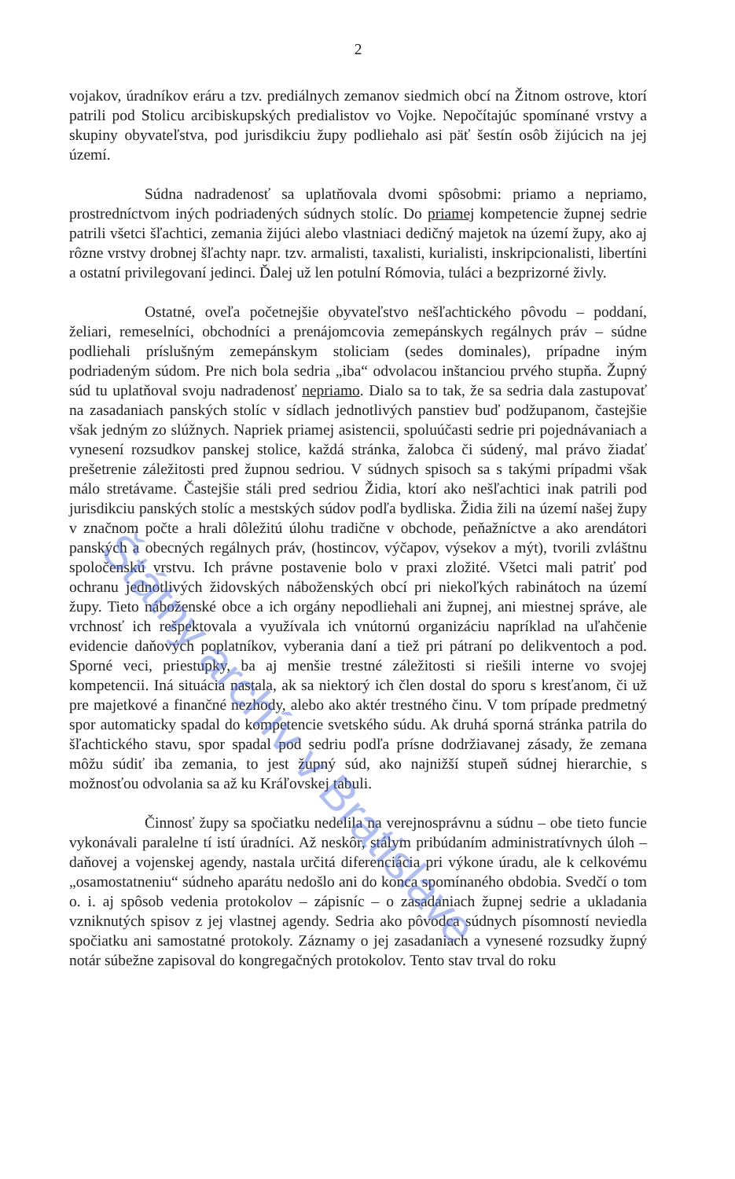2
vojakov, úradníkov eráru a tzv. prediálnych zemanov siedmich obcí na Žitnom ostrove, ktorí patrili pod Stolicu arcibiskupských predialistov vo Vojke. Nepočítajúc spomínané vrstvy a skupiny obyvateľstva, pod jurisdikciu župy podliehalo asi päť šestín osôb žijúcich na jej území.
Súdna nadradenosť sa uplatňovala dvomi spôsobmi: priamo a nepriamo, prostredníctvom iných podriadených súdnych stolíc. Do priamej kompetencie župnej sedrie patrili všetci šľachtici, zemania žijúci alebo vlastniaci dedičný majetok na území župy, ako aj rôzne vrstvy drobnej šľachty napr. tzv. armalisti, taxalisti, kurialisti, inskripcionalisti, libertíni a ostatní privilegovaní jedinci. Ďalej už len potulní Rómovia, tuláci a bezprizorné živly.
Ostatné, oveľa početnejšie obyvateľstvo nešľachtického pôvodu – poddaní, želiari, remeselníci, obchodníci a prenájomcovia zemepánskych regálnych práv – súdne podliehali príslušným zemepánskym stoliciam (sedes dominales), prípadne iným podriadeným súdom. Pre nich bola sedria „iba“ odvolacou inštanciou prvého stupňa. Župný súd tu uplatňoval svoju nadradenosť nepriamo. Dialo sa to tak, že sa sedria dala zastupovať na zasadaniach panských stolíc v sídlach jednotlivých panstiev buď podžupanom, častejšie však jedným zo slúžnych. Napriek priamej asistencii, spoluúčasti sedrie pri pojednávaniach a vynesení rozsudkov panskej stolice, každá stránka, žalobca či súdený, mal právo žiadať prešetrenie záležitosti pred župnou sedriou. V súdnych spisoch sa s takými prípadmi však málo stretávame. Častejšie stáli pred sedriou Židia, ktorí ako nešľachtici inak patrili pod jurisdikciu panských stolíc a mestských súdov podľa bydliska. Židia žili na území našej župy v značnom počte a hrali dôležitú úlohu tradične v obchode, peňažníctve a ako arendátori panských a obecných regálnych práv, (hostincov, výčapov, výsekov a mýt), tvorili zvláštnu spoločenskú vrstvu. Ich právne postavenie bolo v praxi zložité. Všetci mali patriť pod ochranu jednotlivých židovských náboženských obcí pri niekoľkých rabinátoch na území župy. Tieto náboženské obce a ich orgány nepodliehali ani župnej, ani miestnej správe, ale vrchnosť ich rešpektovala a využívala ich vnútornú organizáciu napríklad na uľahčenie evidencie daňových poplatníkov, vyberania daní a tiež pri pátraní po delikventoch a pod. Sporné veci, priestupky, ba aj menšie trestné záležitosti si riešili interne vo svojej kompetencii. Iná situácia nastala, ak sa niektorý ich člen dostal do sporu s kresťanom, či už pre majetkové a finančné nezhody, alebo ako aktér trestného činu. V tom prípade predmetný spor automaticky spadal do kompetencie svetského súdu. Ak druhá sporná stránka patrila do šľachtického stavu, spor spadal pod sedriu podľa prísne dodržiavanej zásady, že zemana môžu súdiť iba zemania, to jest župný súd, ako najnižší stupeň súdnej hierarchie, s možnosťou odvolania sa až ku Kráľovskej tabuli.
Činnosť župy sa spočiatku nedelila na verejnosprávnu a súdnu – obe tieto funcie vykonávali paralelne tí istí úradníci. Až neskôr, stálym pribúdaním administratívnych úloh – daňovej a vojenskej agendy, nastala určitá diferenciácia pri výkone úradu, ale k celkovému „osamostatneniu“ súdneho aparátu nedošlo ani do konca spomínaného obdobia. Svedčí o tom o. i. aj spôsob vedenia protokolov – zápisníc – o zasadaniach župnej sedrie a ukladania vzniknutých spisov z jej vlastnej agendy. Sedria ako pôvodca súdnych písomností neviedla spočiatku ani samostatné protokoly. Záznamy o jej zasadaniach a vynesené rozsudky župný notár súbežne zapisoval do kongregačných protokolov. Tento stav trval do roku
Štátny archív v Bratislave